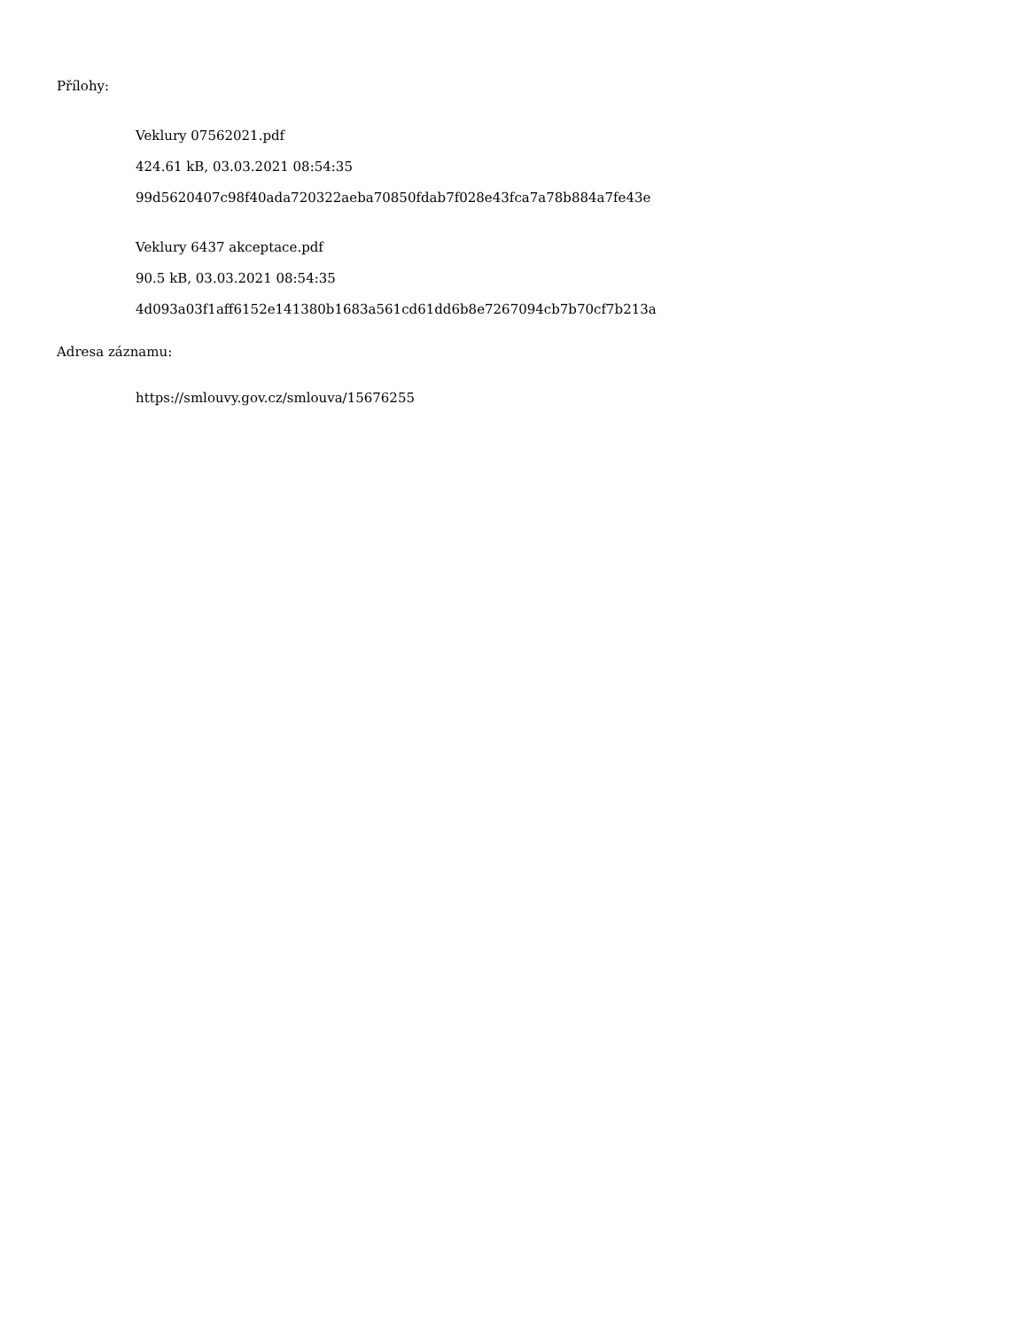Přílohy:
Veklury 07562021.pdf
424.61 kB, 03.03.2021 08:54:35
99d5620407c98f40ada720322aeba70850fdab7f028e43fca7a78b884a7fe43e
Veklury 6437 akceptace.pdf
90.5 kB, 03.03.2021 08:54:35
4d093a03f1aff6152e141380b1683a561cd61dd6b8e7267094cb7b70cf7b213a
Adresa záznamu:
https://smlouvy.gov.cz/smlouva/15676255